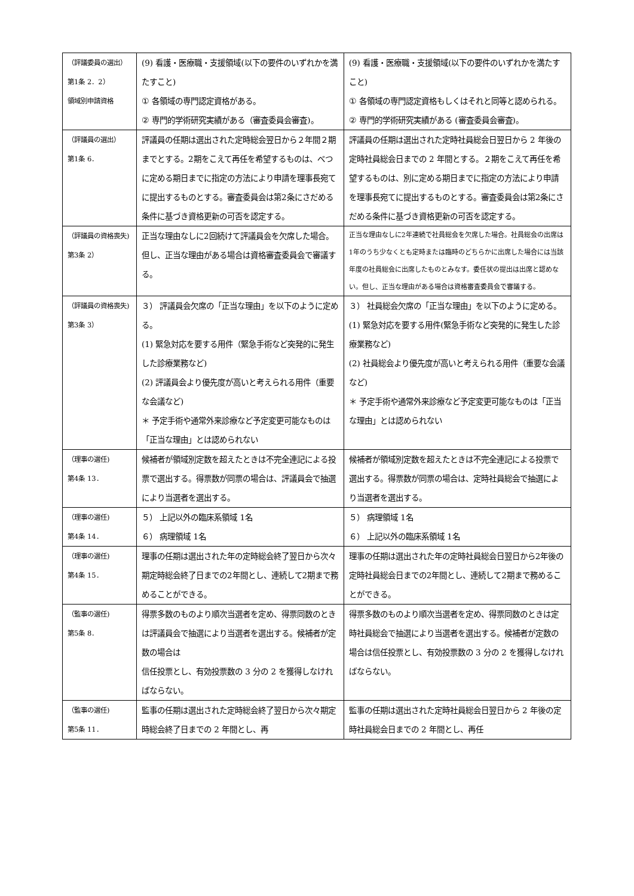| （評議委員の選出） 第1条 2．2） 領域別申請資格 | (9) 看護・医療職・支援領域(以下の要件のいずれかを満たすこと) ① 各領域の専門認定資格がある。 ② 専門的学術研究実績がある（審査委員会審査)。 | (9) 看護・医療職・支援領域(以下の要件のいずれかを満たすこと) ① 各領域の専門認定資格もしくはそれと同等と認められる。 ② 専門的学術研究実績がある (審査委員会審査)。 |
| （評議員の選出） 第1条 6． | 評議員の任期は選出された定時総会翌日から２年間２期までとする。2期をこえて再任を希望するものは、べつに定める期日までに指定の方法により申請を理事長宛てに提出するものとする。審査委員会は第2条にさだめる条件に基づき資格更新の可否を認定する。 | 評議員の任期は選出された定時社員総会日翌日から 2 年後の定時社員総会日までの 2 年間とする。２期をこえて再任を希望するものは、別に定める期日までに指定の方法により申請を理事長宛てに提出するものとする。審査委員会は第2条にさだめる条件に基づき資格更新の可否を認定する。 |
| （評議員の資格喪失) 第3条 2） | 正当な理由なしに2回続けて評議員会を欠席した場合。但し、正当な理由がある場合は資格審査委員会で審議する。 | 正当な理由なしに2年連続で社員総会を欠席した場合。社員総会の出席は1年のうち少なくとも定時または臨時のどちらかに出席した場合には当該年度の社員総会に出席したものとみなす。委任状の提出は出席と認めない。但し、正当な理由がある場合は資格審査委員会で審議する。 |
| （評議員の資格喪失) 第3条 3） | ３） 評議員会欠席の「正当な理由」を以下のように定める。 (1) 緊急対応を要する用件（緊急手術など突発的に発生した診療業務など) (2) 評議員会より優先度が高いと考えられる用件（重要な会議など) ＊ 予定手術や通常外来診療など予定変更可能なものは「正当な理由」とは認められない | ３） 社員総会欠席の「正当な理由」を以下のように定める。 (1) 緊急対応を要する用件(緊急手術など突発的に発生した診療業務など) (2) 社員総会より優先度が高いと考えられる用件（重要な会議など) ＊ 予定手術や通常外来診療など予定変更可能なものは「正当な理由」とは認められない |
| （理事の選任) 第4条 13． | 候補者が領域別定数を超えたときは不完全連記による投票で選出する。得票数が同票の場合は、評議員会で抽選により当選者を選出する。 | 候補者が領域別定数を超えたときは不完全連記による投票で選出する。得票数が同票の場合は、定時社員総会で抽選により当選者を選出する。 |
| （理事の選任) 第4条 14． | ５） 上記以外の臨床系領域 1名 ６） 病理領域 1名 | ５） 病理領域 1名 ６） 上記以外の臨床系領域 1名 |
| （理事の選任) 第4条 15． | 理事の任期は選出された年の定時総会終了翌日から次々期定時総会終了日までの2年間とし、連続して2期まで務めることができる。 | 理事の任期は選出された年の定時社員総会日翌日から2年後の定時社員総会日までの2年間とし、連続して2期まで務めることができる。 |
| （監事の選任) 第5条 8． | 得票多数のものより順次当選者を定め、得票同数のときは評議員会で抽選により当選者を選出する。候補者が定数の場合は 信任投票とし、有効投票数の 3 分の 2 を獲得しなければならない。 | 得票多数のものより順次当選者を定め、得票同数のときは定時社員総会で抽選により当選者を選出する。候補者が定数の場合は信任投票とし、有効投票数の 3 分の 2 を獲得しなければならない。 |
| （監事の選任) 第5条 11． | 監事の任期は選出された定時総会終了翌日から次々期定時総会終了日までの 2 年間とし、再 | 監事の任期は選出された定時社員総会日翌日から 2 年後の定時社員総会日までの 2 年間とし、再任 |